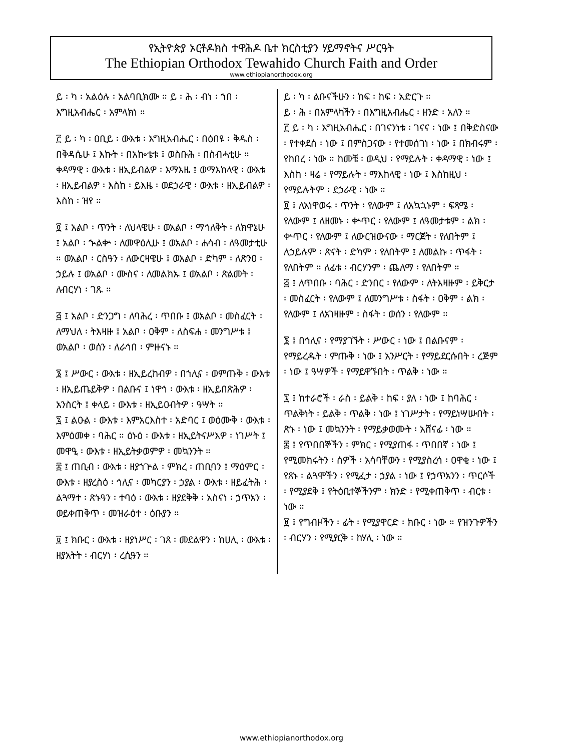የኢትዮጵያ ኦርቶዶክስ ተዋሕዶ ቤተ ክርስቲያን ሃይማኖትና ሥርዓት
The Ethiopian Orthodox Tewahido Church Faith and Order
www.ethiopianorthodox.org
ይ ፡ ካ ፡ አልዕሉ ፡ አልባቢክሙ ። ይ ፡ ሕ ፡ ብነ ፡ ኀበ ፡ እግዚአብሔር ፡ አምላክነ ።
፫ ይ ፡ ካ ፡ ዐቢይ ፡ ውእቱ ፡ እግዚአብሔር ፡ በዕበዩ ፡ ቅዱስ ፡ በቅዳሴሁ ፤ እኩት ፡ በአኰቴቱ ፤ ወስቡሕ ፡ በስብሓቲሁ ። ቀዳማዊ ፡ ውእቱ ፡ ዘኢይብልዎ ፡ እማእዜ ፤ ወማእከላዊ ፡ ውእቱ ፡ ዘኢይብልዎ ፡ እስከ ፡ ይእዜ ፡ ወደኃራዊ ፡ ውእቱ ፡ ዘኢይብልዎ ፡ እስከ ፡ ዝየ ።
፬ ፤ አልቦ ፡ ጥንት ፡ ለህላዌሁ ፡ ወአልቦ ፡ ማኅለቅት ፡ ለክዋኔሁ ፤ አልቦ ፡ ኍልቍ ፡ ለመዋዕሊሁ ፤ ወአልቦ ፡ ሐሳብ ፡ ለዓመታቲሁ ። ወአልቦ ፡ ርስዓን ፡ ለውርዛዌሁ ፤ ወአልቦ ፡ ድካም ፡ ለጽንዐ ፡ ኃይሉ ፤ ወአልቦ ፡ ሙስና ፡ ለመልክኡ ፤ ወአልቦ ፡ ጽልመት ፡ ለብርሃነ ፡ ገጹ ።
፭ ፤ አልቦ ፡ ድንጋግ ፡ ለባሕረ ፡ ጥበቡ ፤ ወአልቦ ፡ መስፈርት ፡ ለማህለ ፡ ትእዛዙ ፤ አልቦ ፡ ዐቅም ፡ ለስፍሐ ፡ መንግሥቱ ፤ ወአልቦ ፡ ወሰን ፡ ለራኅበ ፡ ምዙናኑ ።
፮ ፤ ሥውር ፡ ውእቱ ፡ ዘኢይረከብዎ ፡ በኀሊና ፡ ወምጡቅ ፡ ውእቱ ፡ ዘኢይጤይቅዎ ፡ በልቡና ፤ ነዋኅ ፡ ውእቱ ፡ ዘኢይበጽሕዎ ፡ አንስርት ፤ ቀላይ ፡ ውእቱ ፡ ዘኢይዐብትዎ ፡ ዓሣት ።
፯ ፤ ልዑል ፡ ውእቱ ፡ እምአርእስተ ፡ አድባር ፤ ወዕሙቅ ፡ ውእቱ ፡ እምዕመቀ ፡ ባሕር ። ዕኑዕ ፡ ውእቱ ፡ ዘኢይትናሥእዎ ፡ ነገሥት ፤ መዋዒ ፡ ውእቱ ፡ ዘኢይትቃወምዎ ፡ መኳንንት ።
፰ ፤ ጠቢብ ፡ ውእቱ ፡ ዘያኀጕል ፡ ምክረ ፡ ጠቢባን ፤ ማዕምር ፡ ውእቱ ፡ ዘያረስዕ ፡ ኅሊና ፡ መካርያን ፡ ኃያል ፡ ውእቱ ፡ ዘይፈትሕ ፡ ልጓማተ ፡ ጽኑዓን ፡ ተባዕ ፡ ውእቱ ፡ ዘያደቅቅ ፡ አስናነ ፡ ኃጥአን ፡ ወይቀጠቅጥ ፡ መዝራዕተ ፡ ዕቡያን ።
፱ ፤ ክቡር ፡ ውእቱ ፡ ዘያነሥር ፡ ገጸ ፡ መደልዋን ፡ ከሀሊ ፡ ውእቱ ፡ ዘያአትት ፡ ብርሃነ ፡ ረሲዓን ።
ይ ፡ ካ ፡ ልቡናችሁን ፡ ከፍ ፡ ከፍ ፡ አድርጉ ።
ይ ፡ ሕ ፡ በአምላካችን ፡ በእግዚአብሔር ፡ ዘንድ ፡ አለን ።
፫ ይ ፡ ካ ፡ እግዚአብሔር ፡ በገናንነቱ ፡ ገናና ፡ ነው ፤ በቅድስናው ፡ የተቀደሰ ፡ ነው ፤ በምስጋናው ፡ የተመሰገነ ፡ ነው ፤ በክብሩም ፡ የከበረ ፡ ነው ። ከመቼ ፡ ወዲህ ፡ የማይሉት ፡ ቀዳማዊ ፡ ነው ፤ እስከ ፡ ዛሬ ፡ የማይሉት ፡ ማእከላዊ ፡ ነው ፤ እስከዚህ ፡ የማይሉትም ፡ ደኃራዊ ፡ ነው ።
፬ ፤ ለአነዋወሩ ፡ ጥንት ፡ የለውም ፤ ለአኳኋኑም ፡ ፍጻሜ ፡ የለውም ፤ ለዘመኑ ፡ ቍጥር ፡ የለውም ፤ ለዓመታቱም ፡ ልክ ፡ ቍጥር ፡ የለውም ፤ ለውርዝውናው ፡ ማርጀት ፡ የለበትም ፤ ለኃይሉም ፡ ጽናት ፡ ድካም ፡ የለበትም ፤ ለመልኩ ፡ ጥፋት ፡ የለበትም ። ለፊቱ ፡ ብርሃንም ፡ ጨለማ ፡ የለበትም ።
፭ ፤ ለጥበቡ ፡ ባሕር ፡ ድንበር ፡ የለውም ፡ ለትእዛዙም ፡ ይቅርታ ፡ መስፈርት ፡ የለውም ፤ ለመንግሥቱ ፡ ስፋት ፡ ዐቅም ፡ ልክ ፡ የለውም ፤ ለአገዛዙም ፡ ስፋት ፡ ወሰን ፡ የለውም ።
፮ ፤ በኅሊና ፡ የማያገኙት ፡ ሥውር ፡ ነው ፤ በልቡናም ፡ የማይረዱት ፡ ምጡቅ ፡ ነው ፤ አንሥርት ፡ የማይደርሱበት ፡ ረጅም ፡ ነው ፤ ዓሣዎች ፡ የማይዋኙበት ፡ ጥልቅ ፡ ነው ።
፯ ፤ ከተራሮች ፡ ራስ ፡ ይልቅ ፡ ከፍ ፡ ያለ ፡ ነው ፤ ከባሕር ፡ ጥልቅነት ፡ ይልቅ ፡ ጥልቅ ፡ ነው ፤ ነገሥታት ፡ የማይነሣሡበት ፡ ጽኑ ፡ ነው ፤ መኳንንት ፡ የማይቃወሙት ፡ አሸናፊ ፡ ነው ።
፰ ፤ የጥበበኞችን ፡ ምክር ፡ የሚያጠፋ ፡ ጥበበኛ ፡ ነው ፤ የሚመክሩትን ፡ ሰዎች ፡ አሳባቸውን ፡ የሚያስረሳ ፡ ዐዋቂ ፡ ነው ፤ የጸኑ ፡ ልጓሞችን ፡ የሚፈታ ፡ ኃያል ፡ ነው ፤ የኃጥአንን ፡ ጥርሶች ፡ የሚያደቅ ፤ የትዕቢተኞችንም ፡ ክንድ ፡ የሚቀጠቅጥ ፡ ብርቱ ፡ ነው ።
፱ ፤ የግብዞችን ፡ ፊት ፡ የሚያዋርድ ፡ ክቡር ፡ ነው ። የዝንጉዎችን ፡ ብርሃን ፡ የሚያርቅ ፡ ከሃሊ ፡ ነው ።
www.ethiopianorthodox.org